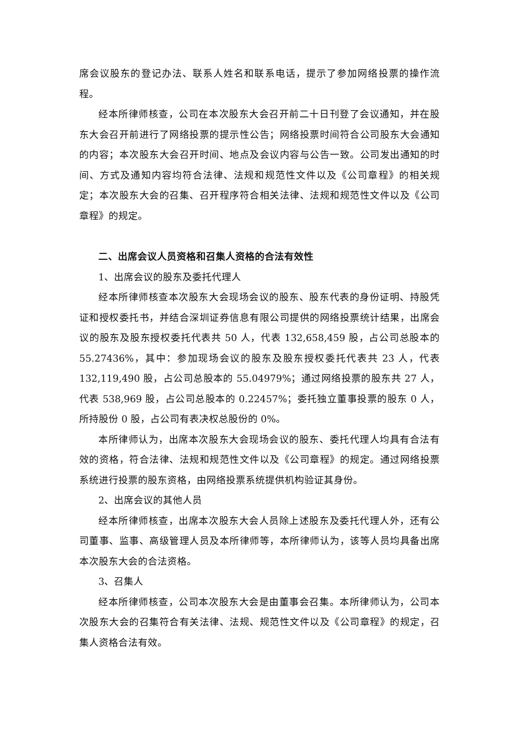席会议股东的登记办法、联系人姓名和联系电话，提示了参加网络投票的操作流程。
经本所律师核查，公司在本次股东大会召开前二十日刊登了会议通知，并在股东大会召开前进行了网络投票的提示性公告；网络投票时间符合公司股东大会通知的内容；本次股东大会召开时间、地点及会议内容与公告一致。公司发出通知的时间、方式及通知内容均符合法律、法规和规范性文件以及《公司章程》的相关规定；本次股东大会的召集、召开程序符合相关法律、法规和规范性文件以及《公司章程》的规定。
二、出席会议人员资格和召集人资格的合法有效性
1、出席会议的股东及委托代理人
经本所律师核查本次股东大会现场会议的股东、股东代表的身份证明、持股凭证和授权委托书，并结合深圳证券信息有限公司提供的网络投票统计结果，出席会议的股东及股东授权委托代表共 50 人，代表 132,658,459 股，占公司总股本的 55.27436%，其中：参加现场会议的股东及股东授权委托代表共 23 人，代表 132,119,490 股，占公司总股本的 55.04979%；通过网络投票的股东共 27 人，代表 538,969 股，占公司总股本的 0.22457%；委托独立董事投票的股东 0 人，所持股份 0 股，占公司有表决权总股份的 0%。
本所律师认为，出席本次股东大会现场会议的股东、委托代理人均具有合法有效的资格，符合法律、法规和规范性文件以及《公司章程》的规定。通过网络投票系统进行投票的股东资格，由网络投票系统提供机构验证其身份。
2、出席会议的其他人员
经本所律师核查，出席本次股东大会人员除上述股东及委托代理人外，还有公司董事、监事、高级管理人员及本所律师等，本所律师认为，该等人员均具备出席本次股东大会的合法资格。
3、召集人
经本所律师核查，公司本次股东大会是由董事会召集。本所律师认为，公司本次股东大会的召集符合有关法律、法规、规范性文件以及《公司章程》的规定，召集人资格合法有效。